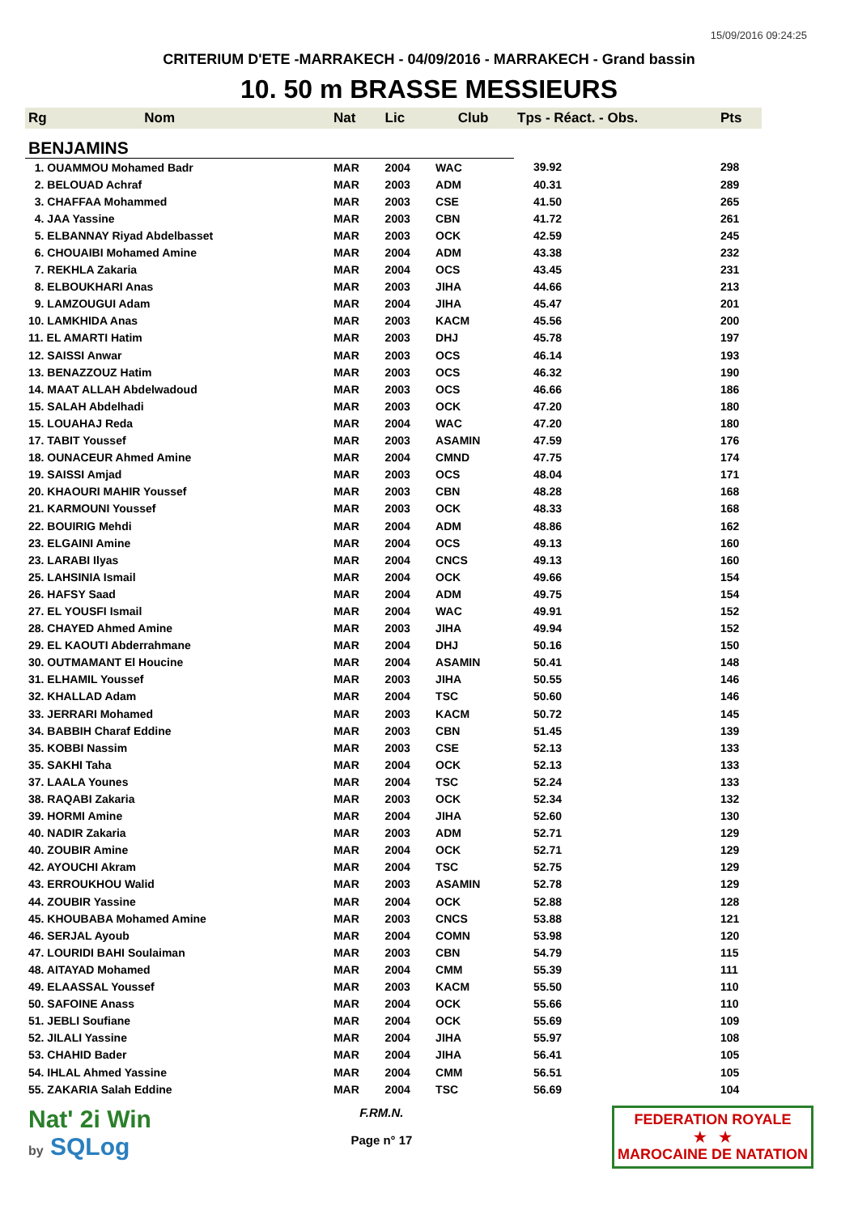15/09/2016 09:24:25
CRITERIUM D'ETE -MARRAKECH - 04/09/2016 - MARRAKECH - Grand bassin
10. 50 m BRASSE MESSIEURS
| Rg | Nom | Nat | Lic | Club | Tps - Réact. - Obs. | Pts |
| --- | --- | --- | --- | --- | --- | --- |
| BENJAMINS | | | | | | |
| 1. OUAMMOU Mohamed Badr | | MAR | 2004 | WAC | 39.92 | 298 |
| 2. BELOUAD Achraf | | MAR | 2003 | ADM | 40.31 | 289 |
| 3. CHAFFAA Mohammed | | MAR | 2003 | CSE | 41.50 | 265 |
| 4. JAA Yassine | | MAR | 2003 | CBN | 41.72 | 261 |
| 5. ELBANNAY Riyad Abdelbasset | | MAR | 2003 | OCK | 42.59 | 245 |
| 6. CHOUAIBI Mohamed Amine | | MAR | 2004 | ADM | 43.38 | 232 |
| 7. REKHLA Zakaria | | MAR | 2004 | OCS | 43.45 | 231 |
| 8. ELBOUKHARI Anas | | MAR | 2003 | JIHA | 44.66 | 213 |
| 9. LAMZOUGUI Adam | | MAR | 2004 | JIHA | 45.47 | 201 |
| 10. LAMKHIDA Anas | | MAR | 2003 | KACM | 45.56 | 200 |
| 11. EL AMARTI Hatim | | MAR | 2003 | DHJ | 45.78 | 197 |
| 12. SAISSI Anwar | | MAR | 2003 | OCS | 46.14 | 193 |
| 13. BENAZZOUZ Hatim | | MAR | 2003 | OCS | 46.32 | 190 |
| 14. MAAT ALLAH Abdelwadoud | | MAR | 2003 | OCS | 46.66 | 186 |
| 15. SALAH Abdelhadi | | MAR | 2003 | OCK | 47.20 | 180 |
| 15. LOUAHAJ Reda | | MAR | 2004 | WAC | 47.20 | 180 |
| 17. TABIT Youssef | | MAR | 2003 | ASAMIN | 47.59 | 176 |
| 18. OUNACEUR Ahmed Amine | | MAR | 2004 | CMND | 47.75 | 174 |
| 19. SAISSI Amjad | | MAR | 2003 | OCS | 48.04 | 171 |
| 20. KHAOURI MAHIR Youssef | | MAR | 2003 | CBN | 48.28 | 168 |
| 21. KARMOUNI Youssef | | MAR | 2003 | OCK | 48.33 | 168 |
| 22. BOUIRIG Mehdi | | MAR | 2004 | ADM | 48.86 | 162 |
| 23. ELGAINI Amine | | MAR | 2004 | OCS | 49.13 | 160 |
| 23. LARABI Ilyas | | MAR | 2004 | CNCS | 49.13 | 160 |
| 25. LAHSINIA Ismail | | MAR | 2004 | OCK | 49.66 | 154 |
| 26. HAFSY Saad | | MAR | 2004 | ADM | 49.75 | 154 |
| 27. EL YOUSFI Ismail | | MAR | 2004 | WAC | 49.91 | 152 |
| 28. CHAYED Ahmed Amine | | MAR | 2003 | JIHA | 49.94 | 152 |
| 29. EL KAOUTI Abderrahmane | | MAR | 2004 | DHJ | 50.16 | 150 |
| 30. OUTMAMANT El Houcine | | MAR | 2004 | ASAMIN | 50.41 | 148 |
| 31. ELHAMIL Youssef | | MAR | 2003 | JIHA | 50.55 | 146 |
| 32. KHALLAD Adam | | MAR | 2004 | TSC | 50.60 | 146 |
| 33. JERRARI Mohamed | | MAR | 2003 | KACM | 50.72 | 145 |
| 34. BABBIH Charaf Eddine | | MAR | 2003 | CBN | 51.45 | 139 |
| 35. KOBBI Nassim | | MAR | 2003 | CSE | 52.13 | 133 |
| 35. SAKHI Taha | | MAR | 2004 | OCK | 52.13 | 133 |
| 37. LAALA Younes | | MAR | 2004 | TSC | 52.24 | 133 |
| 38. RAQABI Zakaria | | MAR | 2003 | OCK | 52.34 | 132 |
| 39. HORMI Amine | | MAR | 2004 | JIHA | 52.60 | 130 |
| 40. NADIR Zakaria | | MAR | 2003 | ADM | 52.71 | 129 |
| 40. ZOUBIR Amine | | MAR | 2004 | OCK | 52.71 | 129 |
| 42. AYOUCHI Akram | | MAR | 2004 | TSC | 52.75 | 129 |
| 43. ERROUKHOU Walid | | MAR | 2003 | ASAMIN | 52.78 | 129 |
| 44. ZOUBIR Yassine | | MAR | 2004 | OCK | 52.88 | 128 |
| 45. KHOUBABA Mohamed Amine | | MAR | 2003 | CNCS | 53.88 | 121 |
| 46. SERJAL Ayoub | | MAR | 2004 | COMN | 53.98 | 120 |
| 47. LOURIDI BAHI Soulaiman | | MAR | 2003 | CBN | 54.79 | 115 |
| 48. AITAYAD Mohamed | | MAR | 2004 | CMM | 55.39 | 111 |
| 49. ELAASSAL Youssef | | MAR | 2003 | KACM | 55.50 | 110 |
| 50. SAFOINE Anass | | MAR | 2004 | OCK | 55.66 | 110 |
| 51. JEBLI Soufiane | | MAR | 2004 | OCK | 55.69 | 109 |
| 52. JILALI Yassine | | MAR | 2004 | JIHA | 55.97 | 108 |
| 53. CHAHID Bader | | MAR | 2004 | JIHA | 56.41 | 105 |
| 54. IHLAL Ahmed Yassine | | MAR | 2004 | CMM | 56.51 | 105 |
| 55. ZAKARIA Salah Eddine | | MAR | 2004 | TSC | 56.69 | 104 |
Nat' 2i Win
by SQLog
F.RM.N.
Page n° 17
FEDERATION ROYALE
★ ★
MAROCAINE DE NATATION